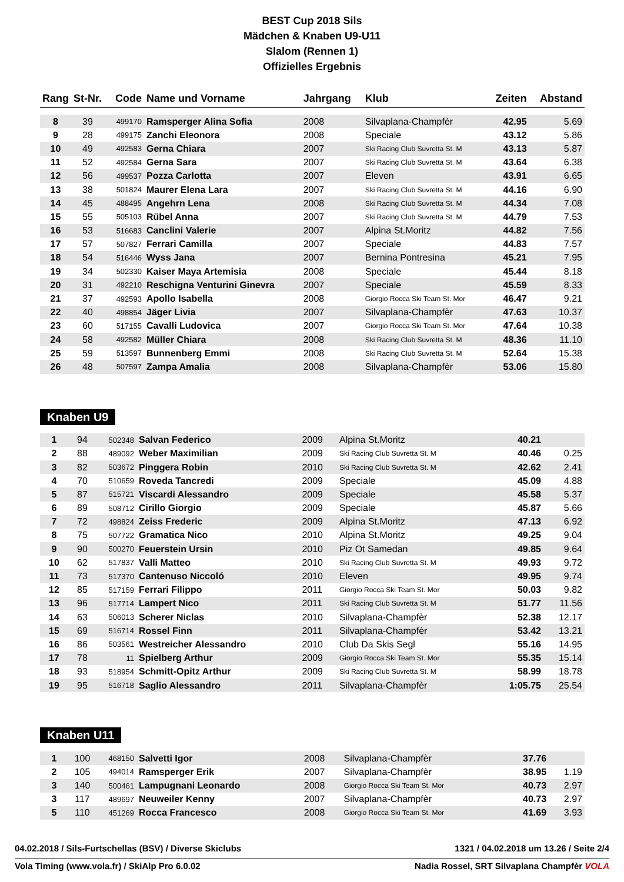BEST Cup 2018 Sils
Mädchen & Knaben U9-U11
Slalom (Rennen 1)
Offizielles Ergebnis
| Rang | St-Nr. | Code | Name und Vorname | Jahrgang | Klub | Zeiten | Abstand |
| --- | --- | --- | --- | --- | --- | --- | --- |
| 8 | 39 | 499170 | Ramsperger Alina Sofia | 2008 | Silvaplana-Champfèr | 42.95 | 5.69 |
| 9 | 28 | 499175 | Zanchi Eleonora | 2008 | Speciale | 43.12 | 5.86 |
| 10 | 49 | 492583 | Gerna Chiara | 2007 | Ski Racing Club Suvretta St. M | 43.13 | 5.87 |
| 11 | 52 | 492584 | Gerna Sara | 2007 | Ski Racing Club Suvretta St. M | 43.64 | 6.38 |
| 12 | 56 | 499537 | Pozza Carlotta | 2007 | Eleven | 43.91 | 6.65 |
| 13 | 38 | 501824 | Maurer Elena Lara | 2007 | Ski Racing Club Suvretta St. M | 44.16 | 6.90 |
| 14 | 45 | 488495 | Angehrn Lena | 2008 | Ski Racing Club Suvretta St. M | 44.34 | 7.08 |
| 15 | 55 | 505103 | Rübel Anna | 2007 | Ski Racing Club Suvretta St. M | 44.79 | 7.53 |
| 16 | 53 | 516683 | Canclini Valerie | 2007 | Alpina St.Moritz | 44.82 | 7.56 |
| 17 | 57 | 507827 | Ferrari Camilla | 2007 | Speciale | 44.83 | 7.57 |
| 18 | 54 | 516446 | Wyss Jana | 2007 | Bernina Pontresina | 45.21 | 7.95 |
| 19 | 34 | 502330 | Kaiser Maya Artemisia | 2008 | Speciale | 45.44 | 8.18 |
| 20 | 31 | 492210 | Reschigna Venturini Ginevra | 2007 | Speciale | 45.59 | 8.33 |
| 21 | 37 | 492593 | Apollo Isabella | 2008 | Giorgio Rocca Ski Team St. Mor | 46.47 | 9.21 |
| 22 | 40 | 498854 | Jäger Livia | 2007 | Silvaplana-Champfèr | 47.63 | 10.37 |
| 23 | 60 | 517155 | Cavalli Ludovica | 2007 | Giorgio Rocca Ski Team St. Mor | 47.64 | 10.38 |
| 24 | 58 | 492582 | Müller Chiara | 2008 | Ski Racing Club Suvretta St. M | 48.36 | 11.10 |
| 25 | 59 | 513597 | Bunnenberg Emmi | 2008 | Ski Racing Club Suvretta St. M | 52.64 | 15.38 |
| 26 | 48 | 507597 | Zampa Amalia | 2008 | Silvaplana-Champfèr | 53.06 | 15.80 |
Knaben U9
| 1 | 94 | 502348 | Salvan Federico | 2009 | Alpina St.Moritz | 40.21 | |
| 2 | 88 | 489092 | Weber Maximilian | 2009 | Ski Racing Club Suvretta St. M | 40.46 | 0.25 |
| 3 | 82 | 503672 | Pinggera Robin | 2010 | Ski Racing Club Suvretta St. M | 42.62 | 2.41 |
| 4 | 70 | 510659 | Roveda Tancredi | 2009 | Speciale | 45.09 | 4.88 |
| 5 | 87 | 515721 | Viscardi Alessandro | 2009 | Speciale | 45.58 | 5.37 |
| 6 | 89 | 508712 | Cirillo Giorgio | 2009 | Speciale | 45.87 | 5.66 |
| 7 | 72 | 498824 | Zeiss Frederic | 2009 | Alpina St.Moritz | 47.13 | 6.92 |
| 8 | 75 | 507722 | Gramatica Nico | 2010 | Alpina St.Moritz | 49.25 | 9.04 |
| 9 | 90 | 500270 | Feuerstein Ursin | 2010 | Piz Ot Samedan | 49.85 | 9.64 |
| 10 | 62 | 517837 | Valli Matteo | 2010 | Ski Racing Club Suvretta St. M | 49.93 | 9.72 |
| 11 | 73 | 517370 | Cantenuso Niccoló | 2010 | Eleven | 49.95 | 9.74 |
| 12 | 85 | 517159 | Ferrari Filippo | 2011 | Giorgio Rocca Ski Team St. Mor | 50.03 | 9.82 |
| 13 | 96 | 517714 | Lampert Nico | 2011 | Ski Racing Club Suvretta St. M | 51.77 | 11.56 |
| 14 | 63 | 506013 | Scherer Niclas | 2010 | Silvaplana-Champfèr | 52.38 | 12.17 |
| 15 | 69 | 516714 | Rossel Finn | 2011 | Silvaplana-Champfèr | 53.42 | 13.21 |
| 16 | 86 | 503561 | Westreicher Alessandro | 2010 | Club Da Skis Segl | 55.16 | 14.95 |
| 17 | 78 | 11 | Spielberg Arthur | 2009 | Giorgio Rocca Ski Team St. Mor | 55.35 | 15.14 |
| 18 | 93 | 518954 | Schmitt-Opitz Arthur | 2009 | Ski Racing Club Suvretta St. M | 58.99 | 18.78 |
| 19 | 95 | 516718 | Saglio Alessandro | 2011 | Silvaplana-Champfèr | 1:05.75 | 25.54 |
Knaben U11
| 1 | 100 | 468150 | Salvetti Igor | 2008 | Silvaplana-Champfèr | 37.76 | |
| 2 | 105 | 494014 | Ramsperger Erik | 2007 | Silvaplana-Champfèr | 38.95 | 1.19 |
| 3 | 140 | 500461 | Lampugnani Leonardo | 2008 | Giorgio Rocca Ski Team St. Mor | 40.73 | 2.97 |
| 3 | 117 | 489697 | Neuweiler Kenny | 2007 | Silvaplana-Champfèr | 40.73 | 2.97 |
| 5 | 110 | 451269 | Rocca Francesco | 2008 | Giorgio Rocca Ski Team St. Mor | 41.69 | 3.93 |
04.02.2018 / Sils-Furtschellas (BSV) / Diverse Skiclubs 1321 / 04.02.2018 um 13.26 / Seite 2/4
Vola Timing (www.vola.fr) / SkiAlp Pro 6.0.02 Nadia Rossel, SRT Silvaplana Champfèr VOLA